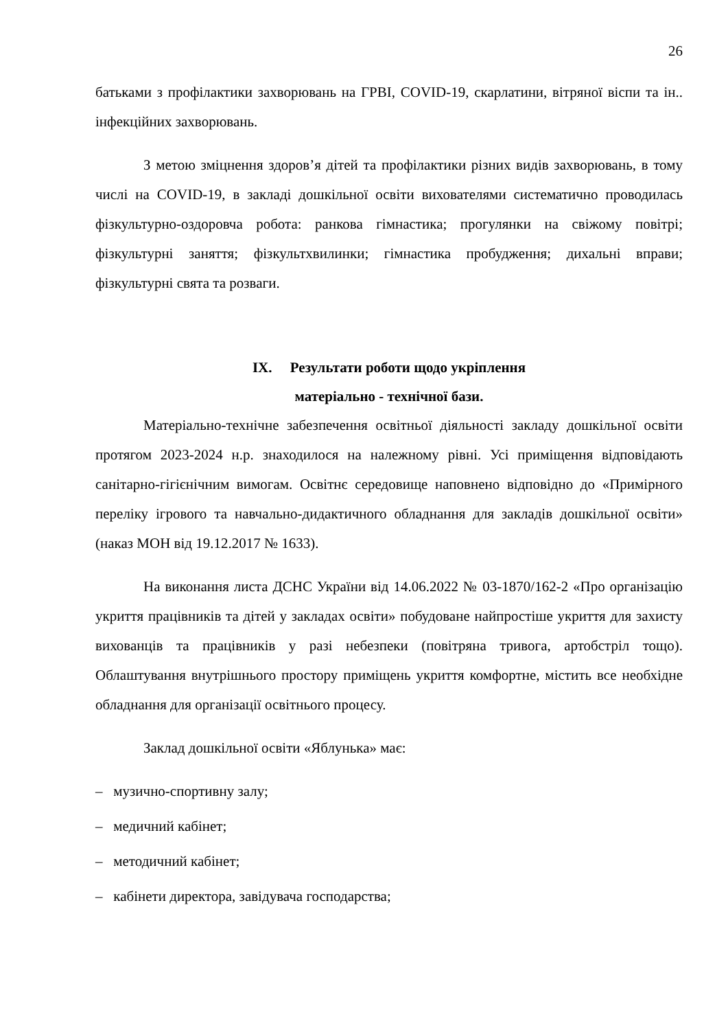26
батьками з профілактики захворювань на ГРВІ, COVID-19, скарлатини, вітряної віспи та ін.. інфекційних захворювань.
З метою зміцнення здоров’я дітей та профілактики різних видів захворювань, в тому числі на COVID-19, в закладі дошкільної освіти вихователями систематично проводилась фізкультурно-оздоровча робота: ранкова гімнастика; прогулянки на свіжому повітрі; фізкультурні заняття; фізкультхвилинки; гімнастика пробудження; дихальні вправи; фізкультурні свята та розваги.
IX. Результати роботи щодо укріплення
матеріально - технічної бази.
Матеріально-технічне забезпечення освітньої діяльності закладу дошкільної освіти протягом 2023-2024 н.р. знаходилося на належному рівні. Усі приміщення відповідають санітарно-гігієнічним вимогам. Освітнє середовище наповнено відповідно до «Примірного переліку ігрового та навчально-дидактичного обладнання для закладів дошкільної освіти» (наказ МОН від 19.12.2017 № 1633).
На виконання листа ДСНС України від 14.06.2022 № 03-1870/162-2 «Про організацію укриття працівників та дітей у закладах освіти» побудоване найпростіше укриття для захисту вихованців та працівників у разі небезпеки (повітряна тривога, артобстріл тощо). Облаштування внутрішнього простору приміщень укриття комфортне, містить все необхідне обладнання для організації освітнього процесу.
Заклад дошкільної освіти «Яблунька» має:
– музично-спортивну залу;
– медичний кабінет;
– методичний кабінет;
– кабінети директора, завідувача господарства;